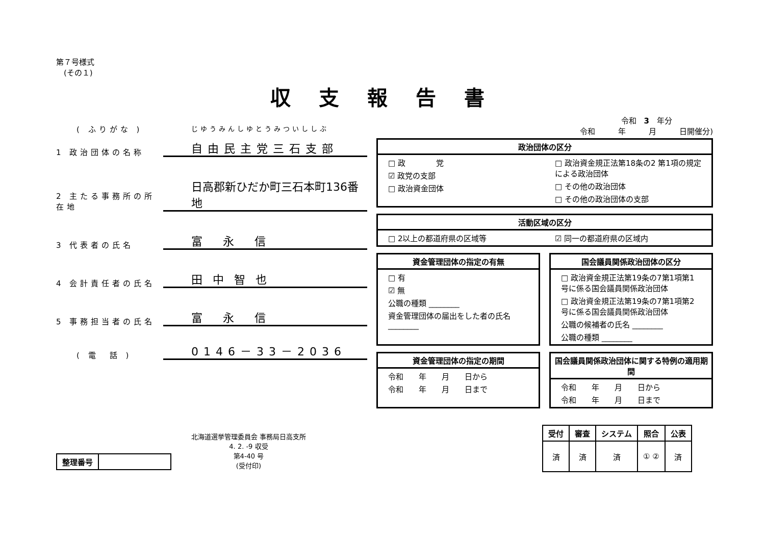第７号様式
　(その１)
( ふりがな )
じゆうみんしゆとうみついししぶ
1 政治団体の名称
自由民主党三石支部
2 主たる事務所の所在地
日高郡新ひだか町三石本町136番地
3 代表者の氏名
富永信
4 会計責任者の氏名
田中智也
5 事務担当者の氏名
富永信
( 電　話 )
0146－33－2036
| 整理番号 | |
北海道選挙管理委員会 事務局日高支所
4. 2. -9 収受
第4-40 号
(受付印)
収支報告書
令和　3　年分
令和　　　年　　　月　　　日開催分)
政治団体の区分
□ 政　　　　党
☑ 政党の支部
□ 政治資金団体
□ 政治資金規正法第18条の2 第1項の規定による政治団体
□ その他の政治団体
□ その他の政治団体の支部
活動区域の区分
□ 2以上の都道府県の区域等 ☑ 同一の都道府県の区域内
資金管理団体の指定の有無
□ 有
☑ 無
公職の種類 ________
資金管理団体の届出をした者の氏名 ________
国会議員関係政治団体の区分
□ 政治資金規正法第19条の7第1項第1号に係る国会議員関係政治団体
□ 政治資金規正法第19条の7第1項第2号に係る国会議員関係政治団体
公職の候補者の氏名 ________
公職の種類 ________
資金管理団体の指定の期間
令和　　年　　月　　日から
令和　　年　　月　　日まで
国会議員関係政治団体に関する特例の適用期間
令和　　年　　月　　日から
令和　　年　　月　　日まで
| 受付 | 審査 | システム | 照合 | 公表 |
| --- | --- | --- | --- | --- |
| 済 | 済 | 済 | ① ② | 済 |